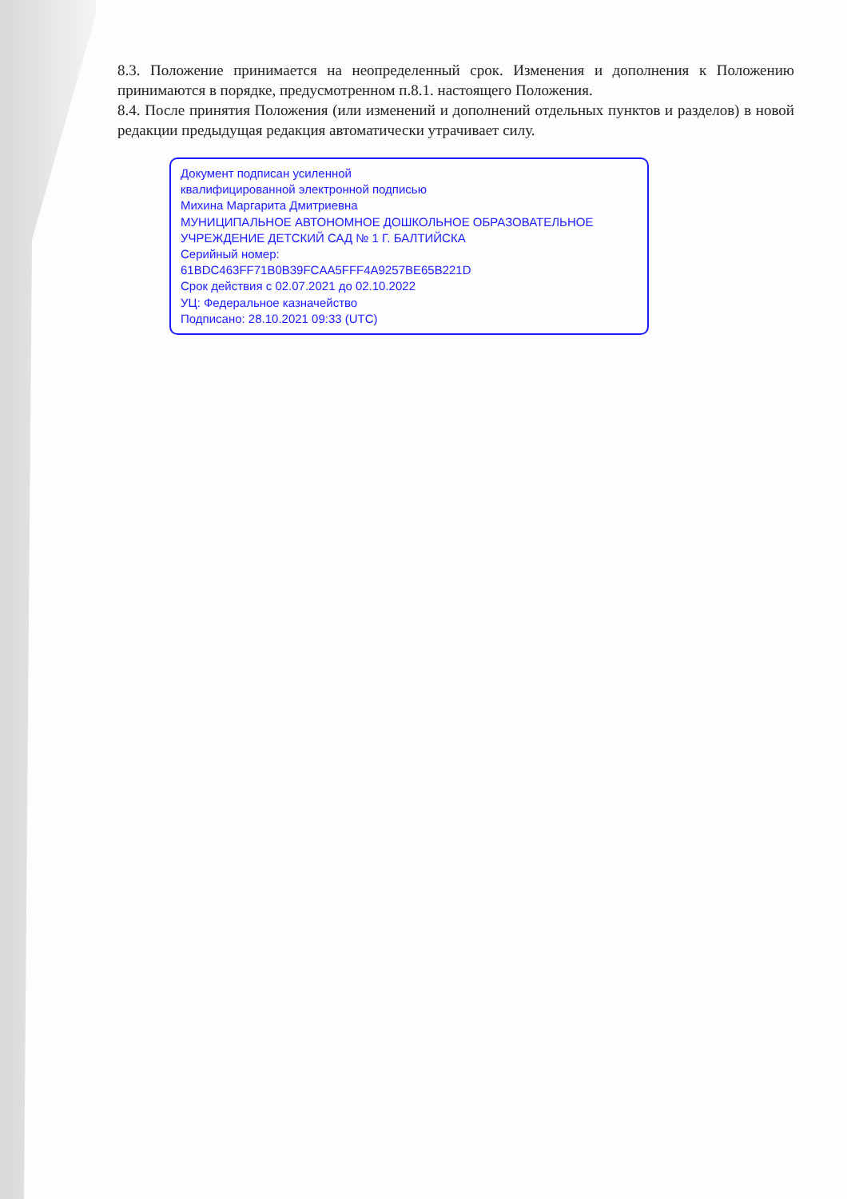8.3. Положение принимается на неопределенный срок. Изменения и дополнения к Положению принимаются в порядке, предусмотренном п.8.1. настоящего Положения.
8.4. После принятия Положения (или изменений и дополнений отдельных пунктов и разделов) в новой редакции предыдущая редакция автоматически утрачивает силу.
Документ подписан усиленной
квалифицированной электронной подписью
Михина Маргарита Дмитриевна
МУНИЦИПАЛЬНОЕ АВТОНОМНОЕ ДОШКОЛЬНОЕ ОБРАЗОВАТЕЛЬНОЕ УЧРЕЖДЕНИЕ ДЕТСКИЙ САД № 1 Г. БАЛТИЙСКА
Серийный номер:
61BDC463FF71B0B39FCAA5FFF4A9257BE65B221D
Срок действия с 02.07.2021 до 02.10.2022
УЦ: Федеральное казначейство
Подписано: 28.10.2021 09:33 (UTC)